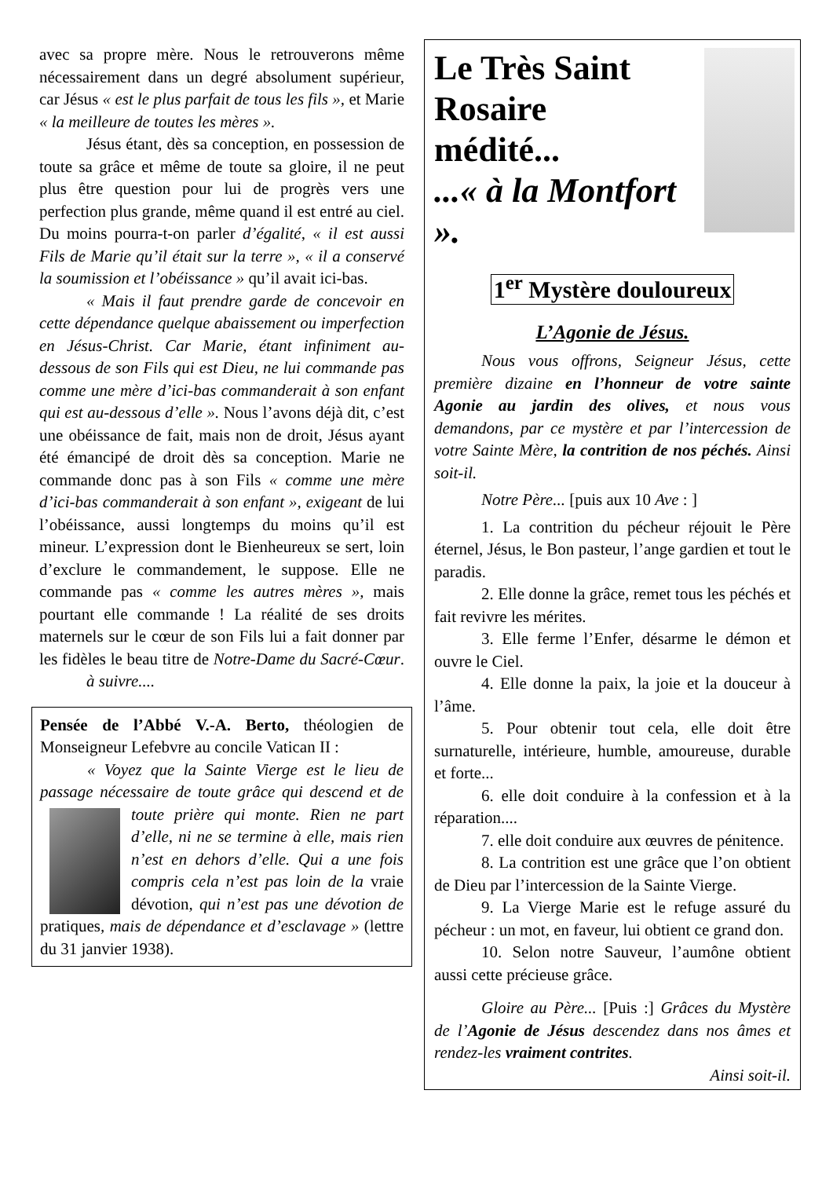avec sa propre mère. Nous le retrouverons même nécessairement dans un degré absolument supérieur, car Jésus « est le plus parfait de tous les fils », et Marie « la meilleure de toutes les mères ».
Jésus étant, dès sa conception, en possession de toute sa grâce et même de toute sa gloire, il ne peut plus être question pour lui de progrès vers une perfection plus grande, même quand il est entré au ciel. Du moins pourra-t-on parler d’égalité, « il est aussi Fils de Marie qu’il était sur la terre », « il a conservé la soumission et l’obéissance » qu’il avait ici-bas.
« Mais il faut prendre garde de concevoir en cette dépendance quelque abaissement ou imperfection en Jésus-Christ. Car Marie, étant infiniment au-dessous de son Fils qui est Dieu, ne lui commande pas comme une mère d’ici-bas commanderait à son enfant qui est au-dessous d’elle ». Nous l’avons déjà dit, c’est une obéissance de fait, mais non de droit, Jésus ayant été émancipé de droit dès sa conception. Marie ne commande donc pas à son Fils « comme une mère d’ici-bas commanderait à son enfant », exigeant de lui l’obéissance, aussi longtemps du moins qu’il est mineur. L’expression dont le Bienheureux se sert, loin d’exclure le commandement, le suppose. Elle ne commande pas « comme les autres mères », mais pourtant elle commande ! La réalité de ses droits maternels sur le cœur de son Fils lui a fait donner par les fidèles le beau titre de Notre-Dame du Sacré-Cœur. à suivre....
Pensée de l’Abbé V.-A. Berto, théologien de Monseigneur Lefebvre au concile Vatican II :
« Voyez que la Sainte Vierge est le lieu de passage nécessaire de toute grâce qui descend et de toute prière qui monte. Rien ne part d’elle, ni ne se termine à elle, mais rien n’est en dehors d’elle. Qui a une fois compris cela n’est pas loin de la vraie dévotion, qui n’est pas une dévotion de pratiques, mais de dépendance et d’esclavage » (lettre du 31 janvier 1938).
Le Très Saint
Rosaire
médité...
...« à la Montfort ».
1<sup>er</sup> Mystère douloureux
L’Agonie de Jésus.
Nous vous offrons, Seigneur Jésus, cette première dizaine en l’honneur de votre sainte Agonie au jardin des olives, et nous vous demandons, par ce mystère et par l’intercession de votre Sainte Mère, la contrition de nos péchés. Ainsi soit-il.
Notre Père... [puis aux 10 Ave : ]
1. La contrition du pécheur réjouit le Père éternel, Jésus, le Bon pasteur, l’ange gardien et tout le paradis.
2. Elle donne la grâce, remet tous les péchés et fait revivre les mérites.
3. Elle ferme l’Enfer, désarme le démon et ouvre le Ciel.
4. Elle donne la paix, la joie et la douceur à l’âme.
5. Pour obtenir tout cela, elle doit être surnaturelle, intérieure, humble, amoureuse, durable et forte...
6. elle doit conduire à la confession et à la réparation....
7. elle doit conduire aux œuvres de pénitence.
8. La contrition est une grâce que l’on obtient de Dieu par l’intercession de la Sainte Vierge.
9. La Vierge Marie est le refuge assuré du pécheur : un mot, en faveur, lui obtient ce grand don.
10. Selon notre Sauveur, l’aumône obtient aussi cette précieuse grâce.
Gloire au Père... [Puis :] Grâces du Mystère de l’Agonie de Jésus descendez dans nos âmes et rendez-les vraiment contrites.
Ainsi soit-il.